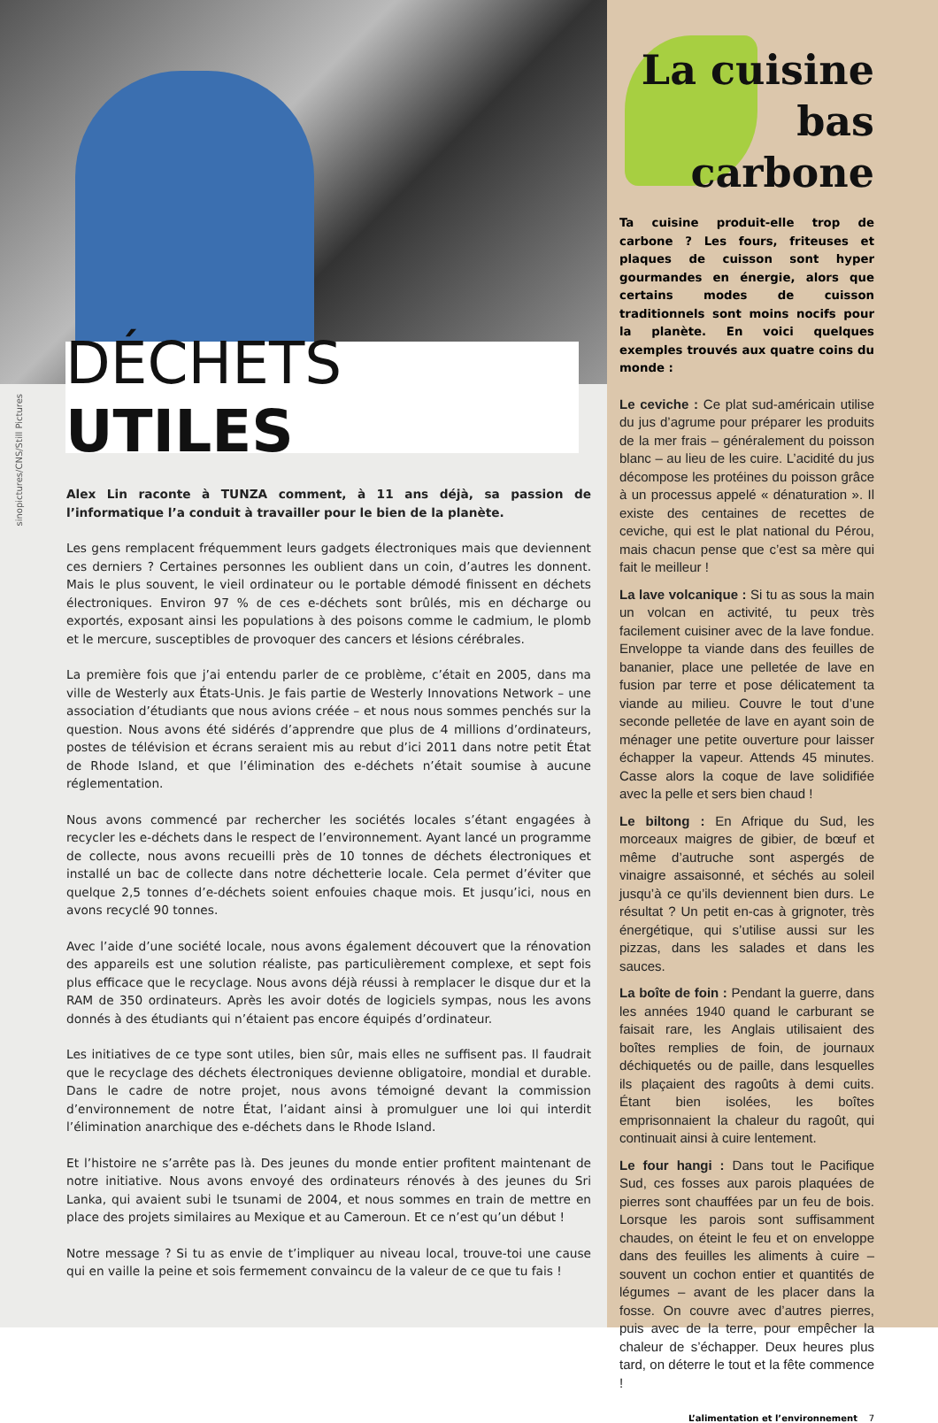DÉCHETS UTILES
sinopictures/CNS/Still Pictures
Alex Lin raconte à TUNZA comment, à 11 ans déjà, sa passion de l’informatique l’a conduit à travailler pour le bien de la planète.
Les gens remplacent fréquemment leurs gadgets électroniques mais que deviennent ces derniers ? Certaines personnes les oublient dans un coin, d’autres les donnent. Mais le plus souvent, le vieil ordinateur ou le portable démodé finissent en déchets électroniques. Environ 97 % de ces e-déchets sont brûlés, mis en décharge ou exportés, exposant ainsi les populations à des poisons comme le cadmium, le plomb et le mercure, susceptibles de provoquer des cancers et lésions cérébrales.
La première fois que j’ai entendu parler de ce problème, c’était en 2005, dans ma ville de Westerly aux États-Unis. Je fais partie de Westerly Innovations Network – une association d’étudiants que nous avions créée – et nous nous sommes penchés sur la question. Nous avons été sidérés d’apprendre que plus de 4 millions d’ordinateurs, postes de télévision et écrans seraient mis au rebut d’ici 2011 dans notre petit État de Rhode Island, et que l’élimination des e-déchets n’était soumise à aucune réglementation.
Nous avons commencé par rechercher les sociétés locales s’étant engagées à recycler les e-déchets dans le respect de l’environnement. Ayant lancé un programme de collecte, nous avons recueilli près de 10 tonnes de déchets électroniques et installé un bac de collecte dans notre déchetterie locale. Cela permet d’éviter que quelque 2,5 tonnes d’e-déchets soient enfouies chaque mois. Et jusqu’ici, nous en avons recyclé 90 tonnes.
Avec l’aide d’une société locale, nous avons également découvert que la rénovation des appareils est une solution réaliste, pas particulièrement complexe, et sept fois plus efficace que le recyclage. Nous avons déjà réussi à remplacer le disque dur et la RAM de 350 ordinateurs. Après les avoir dotés de logiciels sympas, nous les avons donnés à des étudiants qui n’étaient pas encore équipés d’ordinateur.
Les initiatives de ce type sont utiles, bien sûr, mais elles ne suffisent pas. Il faudrait que le recyclage des déchets électroniques devienne obligatoire, mondial et durable. Dans le cadre de notre projet, nous avons témoigné devant la commission d’environnement de notre État, l’aidant ainsi à promulguer une loi qui interdit l’élimination anarchique des e-déchets dans le Rhode Island.
Et l’histoire ne s’arrête pas là. Des jeunes du monde entier profitent maintenant de notre initiative. Nous avons envoyé des ordinateurs rénovés à des jeunes du Sri Lanka, qui avaient subi le tsunami de 2004, et nous sommes en train de mettre en place des projets similaires au Mexique et au Cameroun. Et ce n’est qu’un début !
Notre message ? Si tu as envie de t’impliquer au niveau local, trouve-toi une cause qui en vaille la peine et sois fermement convaincu de la valeur de ce que tu fais !
La cuisine bas carbone
Ta cuisine produit-elle trop de carbone ? Les fours, friteuses et plaques de cuisson sont hyper gourmandes en énergie, alors que certains modes de cuisson traditionnels sont moins nocifs pour la planète. En voici quelques exemples trouvés aux quatre coins du monde :
Le ceviche : Ce plat sud-américain utilise du jus d’agrume pour préparer les produits de la mer frais – généralement du poisson blanc – au lieu de les cuire. L’acidité du jus décompose les protéines du poisson grâce à un processus appelé « dénaturation ». Il existe des centaines de recettes de ceviche, qui est le plat national du Pérou, mais chacun pense que c’est sa mère qui fait le meilleur !
La lave volcanique : Si tu as sous la main un volcan en activité, tu peux très facilement cuisiner avec de la lave fondue. Enveloppe ta viande dans des feuilles de bananier, place une pelletée de lave en fusion par terre et pose délicatement ta viande au milieu. Couvre le tout d’une seconde pelletée de lave en ayant soin de ménager une petite ouverture pour laisser échapper la vapeur. Attends 45 minutes. Casse alors la coque de lave solidifiée avec la pelle et sers bien chaud !
Le biltong : En Afrique du Sud, les morceaux maigres de gibier, de bœuf et même d’autruche sont aspergés de vinaigre assaisonné, et séchés au soleil jusqu’à ce qu’ils deviennent bien durs. Le résultat ? Un petit en-cas à grignoter, très énergétique, qui s’utilise aussi sur les pizzas, dans les salades et dans les sauces.
La boîte de foin : Pendant la guerre, dans les années 1940 quand le carburant se faisait rare, les Anglais utilisaient des boîtes remplies de foin, de journaux déchiquetés ou de paille, dans lesquelles ils plaçaient des ragoûts à demi cuits. Étant bien isolées, les boîtes emprisonnaient la chaleur du ragoût, qui continuait ainsi à cuire lentement.
Le four hangi : Dans tout le Pacifique Sud, ces fosses aux parois plaquées de pierres sont chauffées par un feu de bois. Lorsque les parois sont suffisamment chaudes, on éteint le feu et on enveloppe dans des feuilles les aliments à cuire – souvent un cochon entier et quantités de légumes – avant de les placer dans la fosse. On couvre avec d’autres pierres, puis avec de la terre, pour empêcher la chaleur de s’échapper. Deux heures plus tard, on déterre le tout et la fête commence !
L’alimentation et l’environnement 7